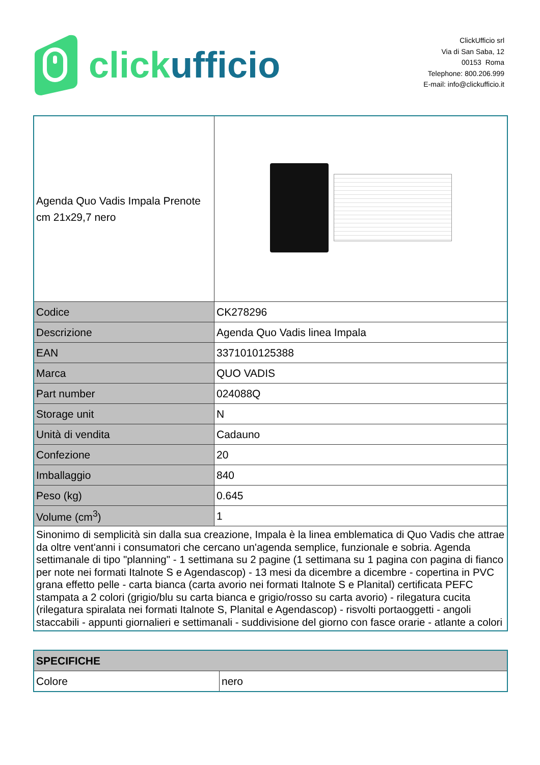click ufficio
ClickUfficio srl
Via di San Saba, 12
00153 Roma
Telephone: 800.206.999
E-mail: info@clickufficio.it
| Agenda Quo Vadis Impala Prenote cm 21x29,7 nero | |
| Codice | CK278296 |
| Descrizione | Agenda Quo Vadis linea Impala |
| EAN | 3371010125388 |
| Marca | QUO VADIS |
| Part number | 024088Q |
| Storage unit | N |
| Unità di vendita | Cadauno |
| Confezione | 20 |
| Imballaggio | 840 |
| Peso (kg) | 0.645 |
| Volume (cm<sup>3</sup>) | 1 |
| Sinonimo di semplicità sin dalla sua creazione, Impala è la linea emblematica di Quo Vadis che attrae da oltre vent'anni i consumatori che cercano un'agenda semplice, funzionale e sobria. Agenda settimanale di tipo "planning" - 1 settimana su 2 pagine (1 settimana su 1 pagina con pagina di fianco per note nei formati Italnote S e Agendascop) - 13 mesi da dicembre a dicembre - copertina in PVC grana effetto pelle - carta bianca (carta avorio nei formati Italnote S e Planital) certificata PEFC stampata a 2 colori (grigio/blu su carta bianca e grigio/rosso su carta avorio) - rilegatura cucita (rilegatura spiralata nei formati Italnote S, Planital e Agendascop) - risvolti portaoggetti - angoli staccabili - appunti giornalieri e settimanali - suddivisione del giorno con fasce orarie - atlante a colori | |
| SPECIFICHE | |
| Colore | nero |